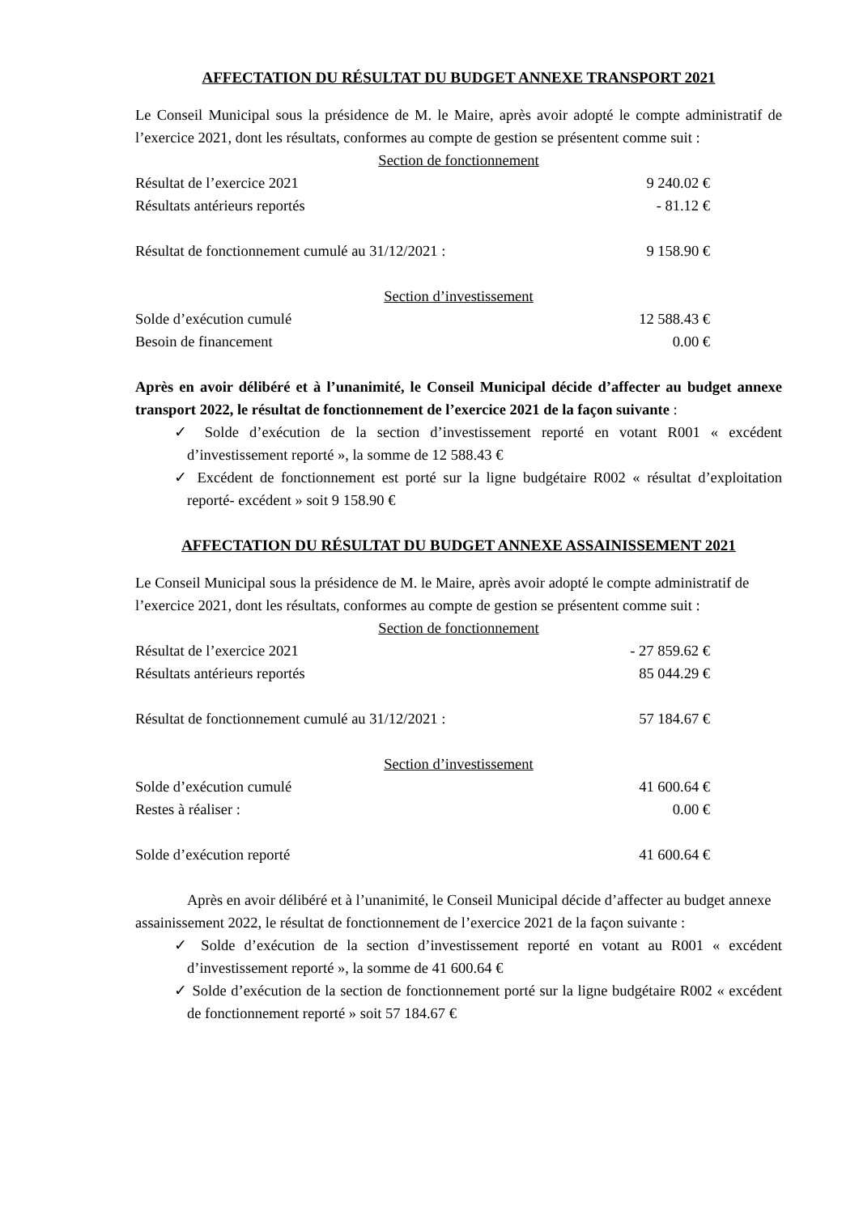AFFECTATION DU RÉSULTAT DU BUDGET ANNEXE TRANSPORT 2021
Le Conseil Municipal sous la présidence de M. le Maire, après avoir adopté le compte administratif de l’exercice 2021, dont les résultats, conformes au compte de gestion se présentent comme suit :
Section de fonctionnement
Résultat de l’exercice 2021 9 240.02 €
Résultats antérieurs reportés - 81.12 €
Résultat de fonctionnement cumulé au 31/12/2021 : 9 158.90 €
Section d’investissement
Solde d’exécution cumulé 12 588.43 €
Besoin de financement 0.00 €
Après en avoir délibéré et à l’unanimité, le Conseil Municipal décide d’affecter au budget annexe transport 2022, le résultat de fonctionnement de l’exercice 2021 de la façon suivante :
✓ Solde d’exécution de la section d’investissement reporté en votant R001 « excédent d’investissement reporté », la somme de 12 588.43 €
✓ Excédent de fonctionnement est porté sur la ligne budgétaire R002 « résultat d’exploitation reporté- excédent » soit 9 158.90 €
AFFECTATION DU RÉSULTAT DU BUDGET ANNEXE ASSAINISSEMENT 2021
Le Conseil Municipal sous la présidence de M. le Maire, après avoir adopté le compte administratif de l’exercice 2021, dont les résultats, conformes au compte de gestion se présentent comme suit :
Section de fonctionnement
Résultat de l’exercice 2021 - 27 859.62 €
Résultats antérieurs reportés 85 044.29 €
Résultat de fonctionnement cumulé au 31/12/2021 : 57 184.67 €
Section d’investissement
Solde d’exécution cumulé 41 600.64 €
Restes à réaliser : 0.00 €
Solde d’exécution reporté 41 600.64 €
Après en avoir délibéré et à l’unanimité, le Conseil Municipal décide d’affecter au budget annexe assainissement 2022, le résultat de fonctionnement de l’exercice 2021 de la façon suivante :
✓ Solde d’exécution de la section d’investissement reporté en votant au R001 « excédent d’investissement reporté », la somme de 41 600.64 €
✓ Solde d’exécution de la section de fonctionnement porté sur la ligne budgétaire R002 « excédent de fonctionnement reporté » soit 57 184.67 €